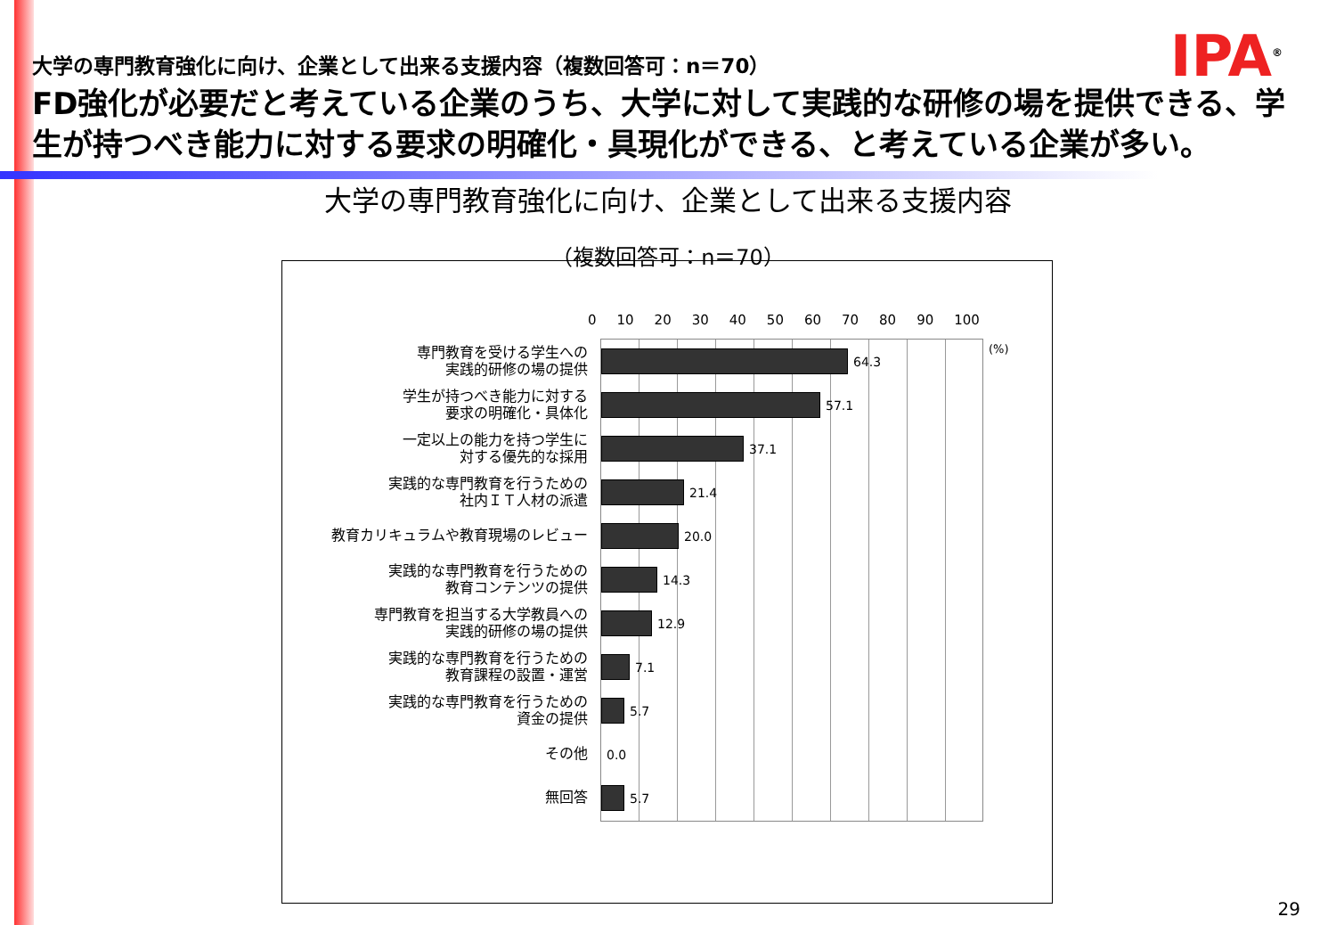IPA<sup>®</sup>
大学の専門教育強化に向け、企業として出来る支援内容（複数回答可：n＝70）
FD強化が必要だと考えている企業のうち、大学に対して実践的な研修の場を提供できる、学生が持つべき能力に対する要求の明確化・具現化ができる、と考えている企業が多い。
大学の専門教育強化に向け、企業として出来る支援内容
（複数回答可：n＝70）
0 10 20 30 40 50 60 70 80 90 100
(%)
専門教育を受ける学生への
実践的研修の場の提供
学生が持つべき能力に対する
要求の明確化・具体化
一定以上の能力を持つ学生に
対する優先的な採用
実践的な専門教育を行うための
社内ＩＴ人材の派遣
教育カリキュラムや教育現場のレビュー
実践的な専門教育を行うための
教育コンテンツの提供
専門教育を担当する大学教員への
実践的研修の場の提供
実践的な専門教育を行うための
教育課程の設置・運営
実践的な専門教育を行うための
資金の提供
その他
無回答
64.3
57.1
37.1
21.4
20.0
14.3
12.9
7.1
5.7
0.0
5.7
29